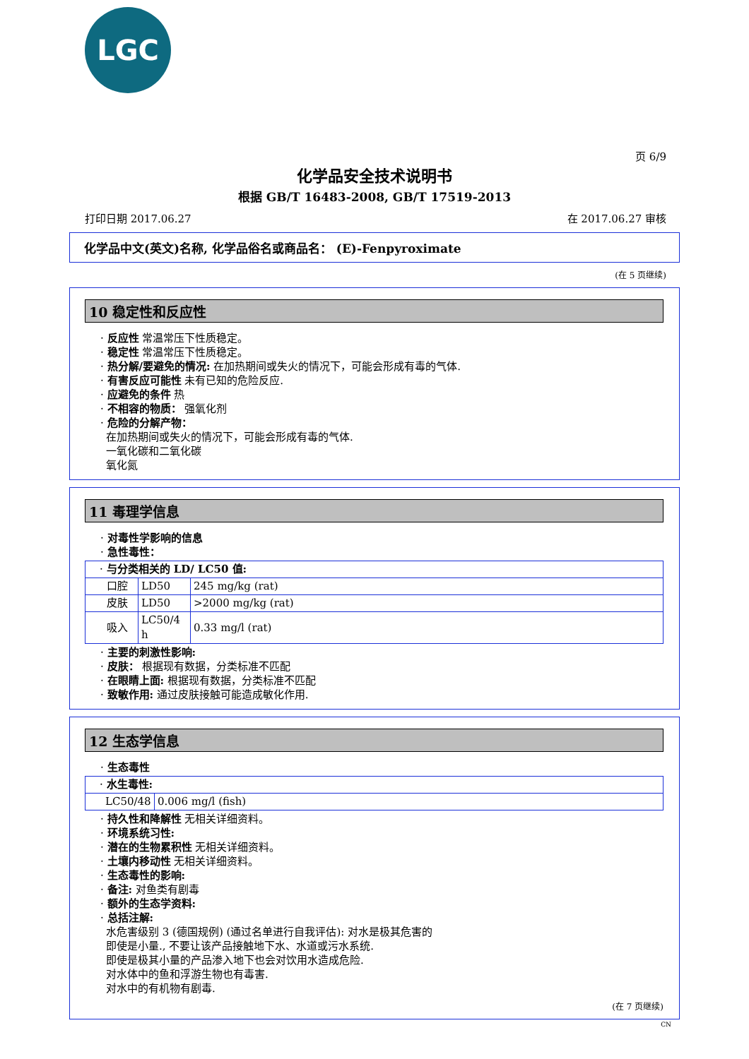LGC
页 6/9
化学品安全技术说明书
根据 GB/T 16483-2008, GB/T 17519-2013
打印日期 2017.06.27 在 2017.06.27 审核
化学品中文(英文)名称, 化学品俗名或商品名： (E)-Fenpyroximate
(在 5 页继续)
10 稳定性和反应性
· 反应性 常温常压下性质稳定。
· 稳定性 常温常压下性质稳定。
· 热分解/要避免的情况: 在加热期间或失火的情况下，可能会形成有毒的气体.
· 有害反应可能性 未有已知的危险反应.
· 应避免的条件 热
· 不相容的物质： 强氧化剂
· 危险的分解产物：
在加热期间或失火的情况下，可能会形成有毒的气体.
一氧化碳和二氧化碳
氧化氮
11 毒理学信息
· 对毒性学影响的信息
· 急性毒性：
| · 与分类相关的 LD/ LC50 值: | | |
| 口腔 | LD50 | 245 mg/kg (rat) |
| 皮肤 | LD50 | >2000 mg/kg (rat) |
| 吸入 | LC50/4 h | 0.33 mg/l (rat) |
· 主要的刺激性影响:
· 皮肤： 根据现有数据，分类标准不匹配
· 在眼睛上面: 根据现有数据，分类标准不匹配
· 致敏作用: 通过皮肤接触可能造成敏化作用.
12 生态学信息
· 生态毒性
| · 水生毒性: | |
| LC50/48 | 0.006 mg/l (fish) |
· 持久性和降解性 无相关详细资料。
· 环境系统习性:
· 潜在的生物累积性 无相关详细资料。
· 土壤内移动性 无相关详细资料。
· 生态毒性的影响:
· 备注: 对鱼类有剧毒
· 额外的生态学资料:
· 总括注解:
水危害级别 3 (德国规例) (通过名单进行自我评估): 对水是极其危害的
即使是小量., 不要让该产品接触地下水、水道或污水系统.
即使是极其小量的产品渗入地下也会对饮用水造成危险.
对水体中的鱼和浮游生物也有毒害.
对水中的有机物有剧毒.
(在 7 页继续)
CN